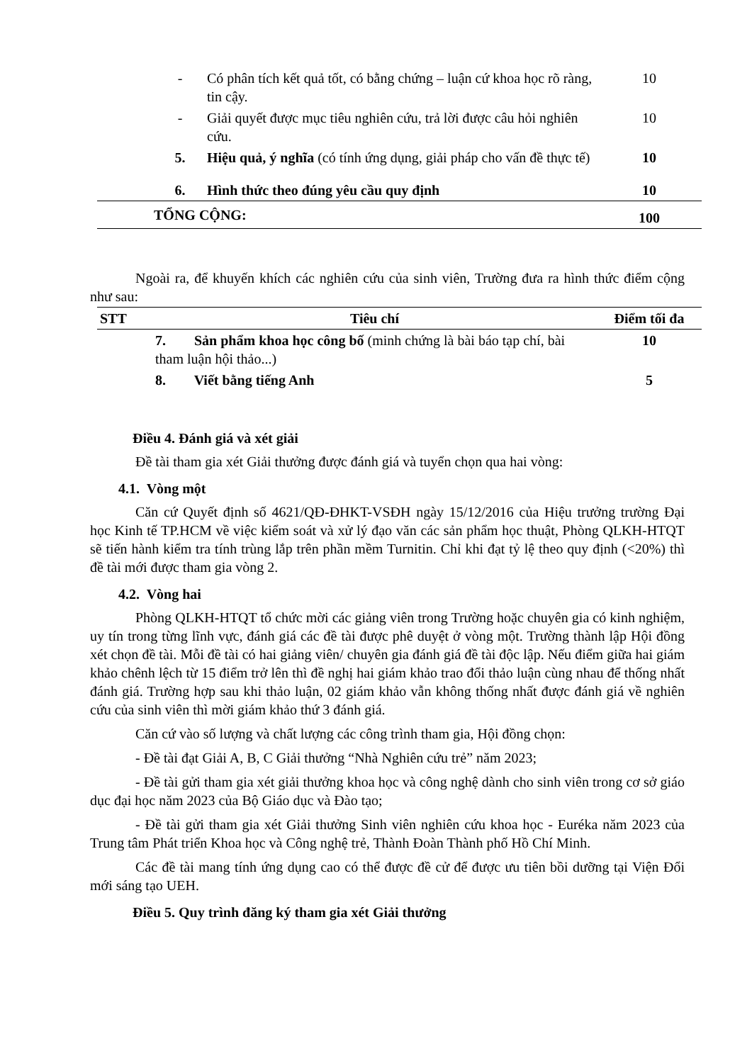| | - | Có phân tích kết quả tốt, có bằng chứng – luận cứ khoa học rõ ràng, tin cậy. | 10 |
| | - | Giải quyết được mục tiêu nghiên cứu, trả lời được câu hỏi nghiên cứu. | 10 |
| | 5. | Hiệu quả, ý nghĩa (có tính ứng dụng, giải pháp cho vấn đề thực tế) | 10 |
| | 6. | Hình thức theo đúng yêu cầu quy định | 10 |
| TỔNG CỘNG: | | | 100 |
Ngoài ra, để khuyến khích các nghiên cứu của sinh viên, Trường đưa ra hình thức điểm cộng như sau:
| STT | Tiêu chí | Điểm tối đa |
| --- | --- | --- |
| | 7. Sản phẩm khoa học công bố (minh chứng là bài báo tạp chí, bài tham luận hội thảo...) | 10 |
| | 8. Viết bằng tiếng Anh | 5 |
Điều 4. Đánh giá và xét giải
Đề tài tham gia xét Giải thưởng được đánh giá và tuyển chọn qua hai vòng:
4.1. Vòng một
Căn cứ Quyết định số 4621/QĐ-ĐHKT-VSĐH ngày 15/12/2016 của Hiệu trưởng trường Đại học Kinh tế TP.HCM về việc kiểm soát và xử lý đạo văn các sản phẩm học thuật, Phòng QLKH-HTQT sẽ tiến hành kiểm tra tính trùng lắp trên phần mềm Turnitin. Chỉ khi đạt tỷ lệ theo quy định (<20%) thì đề tài mới được tham gia vòng 2.
4.2. Vòng hai
Phòng QLKH-HTQT tổ chức mời các giảng viên trong Trường hoặc chuyên gia có kinh nghiệm, uy tín trong từng lĩnh vực, đánh giá các đề tài được phê duyệt ở vòng một. Trường thành lập Hội đồng xét chọn đề tài. Mỗi đề tài có hai giảng viên/ chuyên gia đánh giá đề tài độc lập. Nếu điểm giữa hai giám khảo chênh lệch từ 15 điểm trở lên thì đề nghị hai giám khảo trao đổi thảo luận cùng nhau để thống nhất đánh giá. Trường hợp sau khi thảo luận, 02 giám khảo vẫn không thống nhất được đánh giá về nghiên cứu của sinh viên thì mời giám khảo thứ 3 đánh giá.
Căn cứ vào số lượng và chất lượng các công trình tham gia, Hội đồng chọn:
- Đề tài đạt Giải A, B, C Giải thưởng “Nhà Nghiên cứu trẻ” năm 2023;
- Đề tài gửi tham gia xét giải thưởng khoa học và công nghệ dành cho sinh viên trong cơ sở giáo dục đại học năm 2023 của Bộ Giáo dục và Đào tạo;
- Đề tài gửi tham gia xét Giải thưởng Sinh viên nghiên cứu khoa học - Euréka năm 2023 của Trung tâm Phát triển Khoa học và Công nghệ trẻ, Thành Đoàn Thành phố Hồ Chí Minh.
Các đề tài mang tính ứng dụng cao có thể được đề cử để được ưu tiên bồi dưỡng tại Viện Đổi mới sáng tạo UEH.
Điều 5. Quy trình đăng ký tham gia xét Giải thưởng